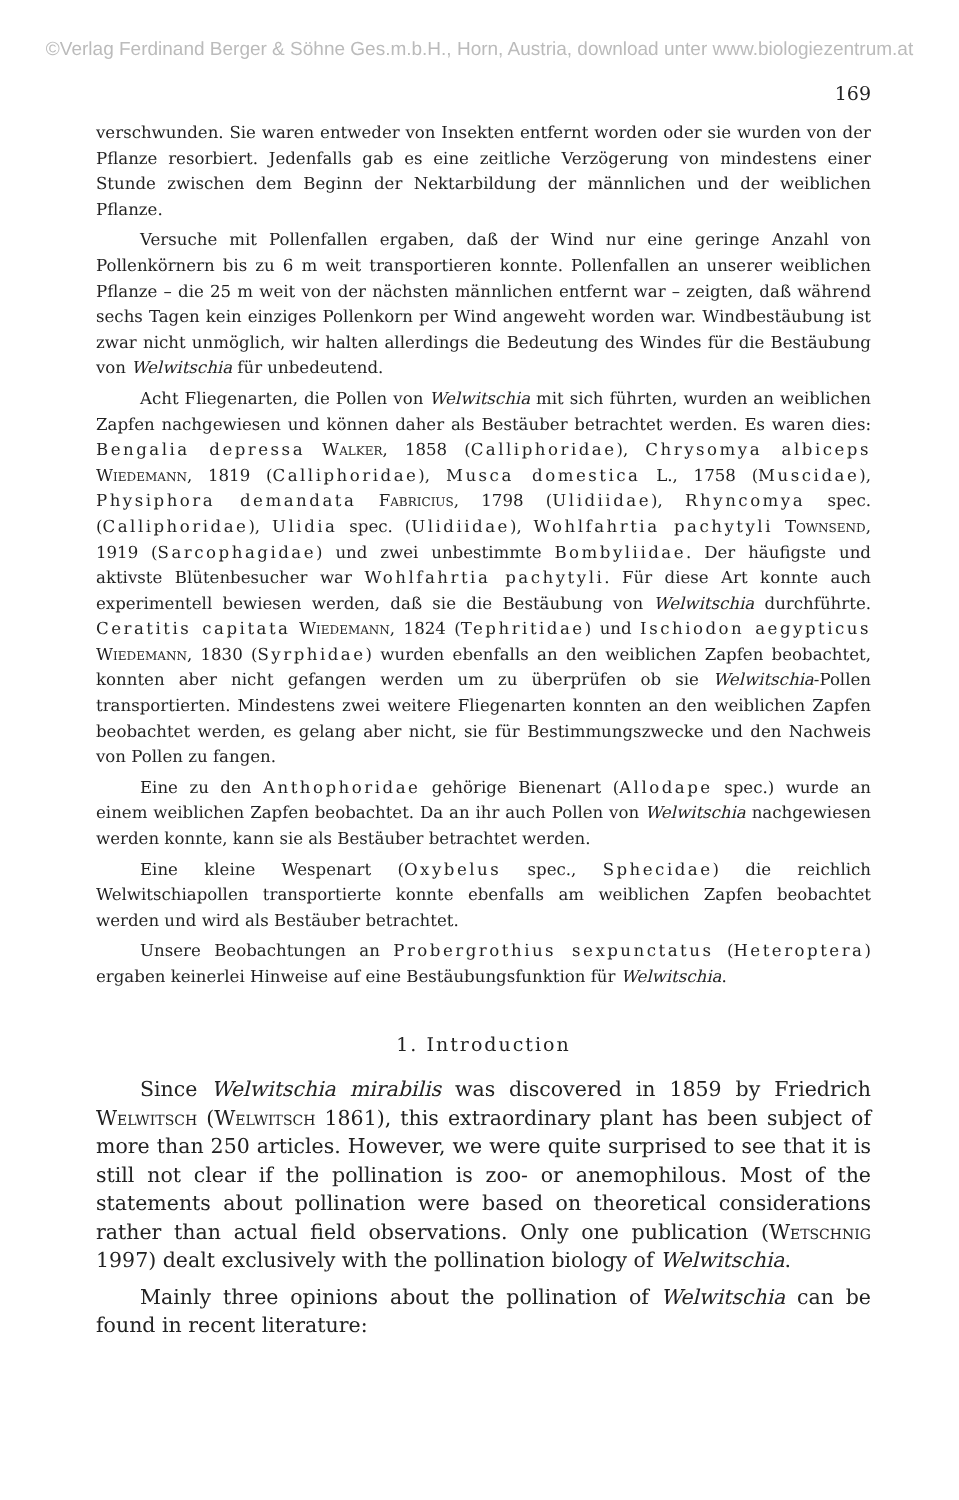©Verlag Ferdinand Berger & Söhne Ges.m.b.H., Horn, Austria, download unter www.biologiezentrum.at
169
verschwunden. Sie waren entweder von Insekten entfernt worden oder sie wurden von der Pflanze resorbiert. Jedenfalls gab es eine zeitliche Verzögerung von mindestens einer Stunde zwischen dem Beginn der Nektarbildung der männlichen und der weiblichen Pflanze.
Versuche mit Pollenfallen ergaben, daß der Wind nur eine geringe Anzahl von Pollenkörnern bis zu 6 m weit transportieren konnte. Pollenfallen an unserer weiblichen Pflanze – die 25 m weit von der nächsten männlichen entfernt war – zeigten, daß während sechs Tagen kein einziges Pollenkorn per Wind angeweht worden war. Windbestäubung ist zwar nicht unmöglich, wir halten allerdings die Bedeutung des Windes für die Bestäubung von Welwitschia für unbedeutend.
Acht Fliegenarten, die Pollen von Welwitschia mit sich führten, wurden an weiblichen Zapfen nachgewiesen und können daher als Bestäuber betrachtet werden. Es waren dies: Bengalia depressa Walker, 1858 (Calliphoridae), Chrysomya albiceps Wiedemann, 1819 (Calliphoridae), Musca domestica L., 1758 (Muscidae), Physiphora demandata Fabricius, 1798 (Ulidiidae), Rhyncomya spec. (Calliphoridae), Ulidia spec. (Ulidiidae), Wohlfahrtia pachytyli Townsend, 1919 (Sarcophagidae) und zwei unbestimmte Bombyliidae. Der häufigste und aktivste Blütenbesucher war Wohlfahrtia pachytyli. Für diese Art konnte auch experimentell bewiesen werden, daß sie die Bestäubung von Welwitschia durchführte. Ceratitis capitata Wiedemann, 1824 (Tephritidae) und Ischiodon aegypticus Wiedemann, 1830 (Syrphidae) wurden ebenfalls an den weiblichen Zapfen beobachtet, konnten aber nicht gefangen werden um zu überprüfen ob sie Welwitschia-Pollen transportierten. Mindestens zwei weitere Fliegenarten konnten an den weiblichen Zapfen beobachtet werden, es gelang aber nicht, sie für Bestimmungszwecke und den Nachweis von Pollen zu fangen.
Eine zu den Anthophoridae gehörige Bienenart (Allodape spec.) wurde an einem weiblichen Zapfen beobachtet. Da an ihr auch Pollen von Welwitschia nachgewiesen werden konnte, kann sie als Bestäuber betrachtet werden.
Eine kleine Wespenart (Oxybelus spec., Sphecidae) die reichlich Welwitschiapollen transportierte konnte ebenfalls am weiblichen Zapfen beobachtet werden und wird als Bestäuber betrachtet.
Unsere Beobachtungen an Probergrothius sexpunctatus (Heteroptera) ergaben keinerlei Hinweise auf eine Bestäubungsfunktion für Welwitschia.
1. Introduction
Since Welwitschia mirabilis was discovered in 1859 by Friedrich Welwitsch (Welwitsch 1861), this extraordinary plant has been subject of more than 250 articles. However, we were quite surprised to see that it is still not clear if the pollination is zoo- or anemophilous. Most of the statements about pollination were based on theoretical considerations rather than actual field observations. Only one publication (Wetschnig 1997) dealt exclusively with the pollination biology of Welwitschia.
Mainly three opinions about the pollination of Welwitschia can be found in recent literature: